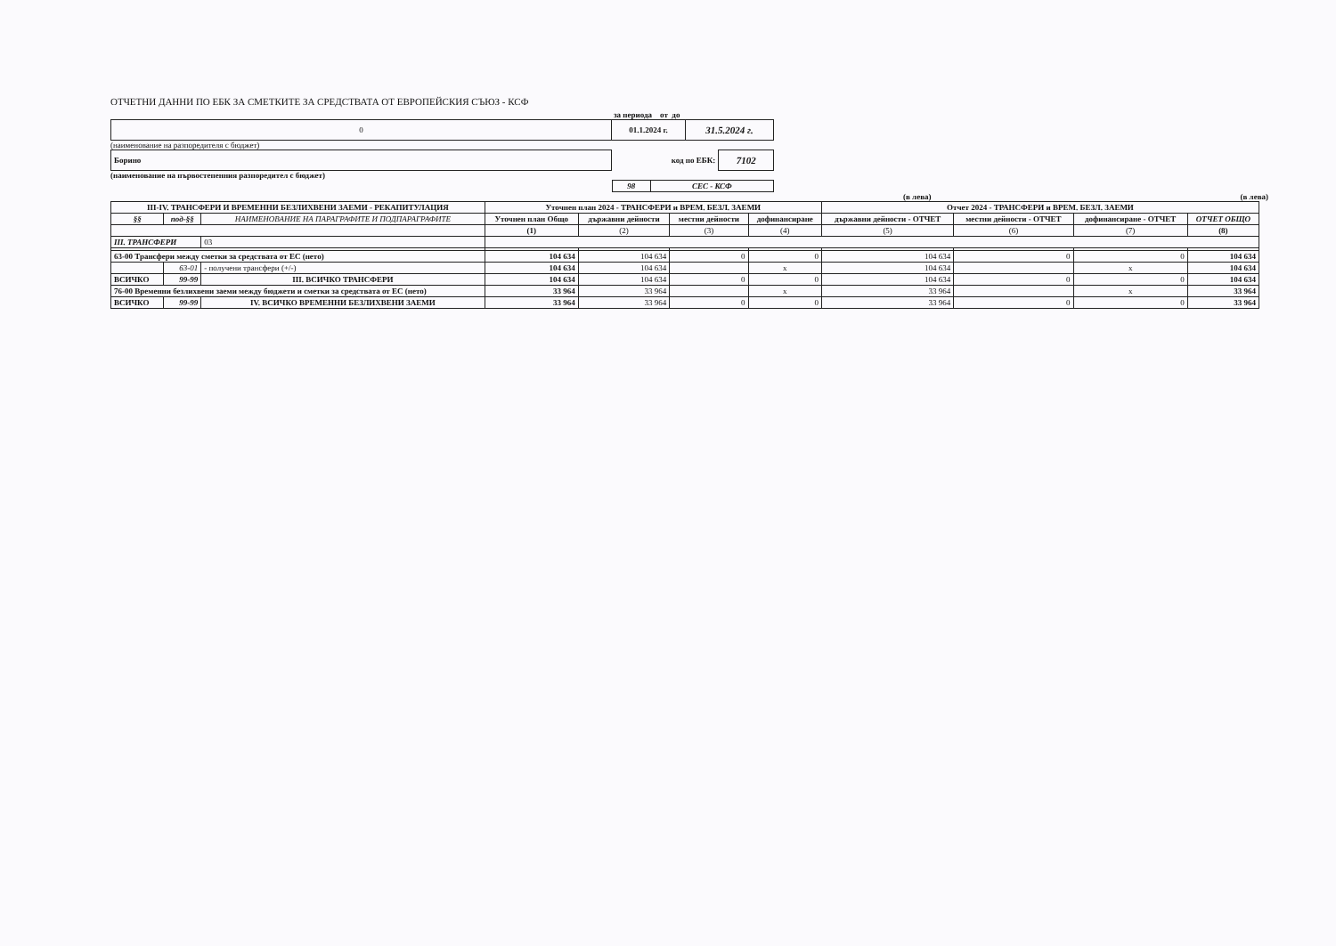ОТЧЕТНИ ДАННИ ПО ЕБК ЗА СМЕТКИТЕ ЗА СРЕДСТВАТА ОТ ЕВРОПЕЙСКИЯ СЪЮЗ - КСФ
за периода от до
| 0 | 01.1.2024 г. | 31.5.2024 г. |
(наименование на разпоредителя с бюджет)
| Борино | код по ЕБК: | 7102 |
(наименование на първостепенния разпоредител с бюджет)
| 98 | СЕС - КСФ |
(в лева) (в лева)
| III-IV. ТРАНСФЕРИ И ВРЕМЕННИ БЕЗЛИХВЕНИ ЗАЕМИ - РЕКАПИТУЛАЦИЯ | | | Уточнен план 2024 - ТРАНСФЕРИ и ВРЕМ. БЕЗЛ. ЗАЕМИ | | | | Отчет 2024 - ТРАНСФЕРИ и ВРЕМ. БЕЗЛ. ЗАЕМИ | | | |
| --- | --- | --- | --- | --- | --- | --- | --- | --- | --- | --- |
| §§ | под-§§ | НАИМЕНОВАНИЕ НА ПАРАГРАФИТЕ И ПОДПАРАГРАФИТЕ | Уточнен план Общо | държавни дейности | местни дейности | дофинансиране | държавни дейности - ОТЧЕТ | местни дейности - ОТЧЕТ | дофинансиране - ОТЧЕТ | ОТЧЕТ ОБЩО |
| | | | (1) | (2) | (3) | (4) | (5) | (6) | (7) | (8) |
| III. ТРАНСФЕРИ | | 03 | | | | | | | | |
| 63-00 Трансфери между сметки за средствата от ЕС (нето) | | | 104 634 | 104 634 | 0 | 0 | 104 634 | 0 | 0 | 104 634 |
| | 63-01 | - получени трансфери (+/-) | 104 634 | 104 634 | | x | 104 634 | | x | 104 634 |
| ВСИЧКО | 99-99 | III. ВСИЧКО ТРАНСФЕРИ | 104 634 | 104 634 | 0 | 0 | 104 634 | 0 | 0 | 104 634 |
| 76-00 Временни безлихвени заеми между бюджети и сметки за средствата от ЕС (нето) | | | 33 964 | 33 964 | | x | 33 964 | | x | 33 964 |
| ВСИЧКО | 99-99 | IV. ВСИЧКО ВРЕМЕННИ БЕЗЛИХВЕНИ ЗАЕМИ | 33 964 | 33 964 | 0 | 0 | 33 964 | 0 | 0 | 33 964 |